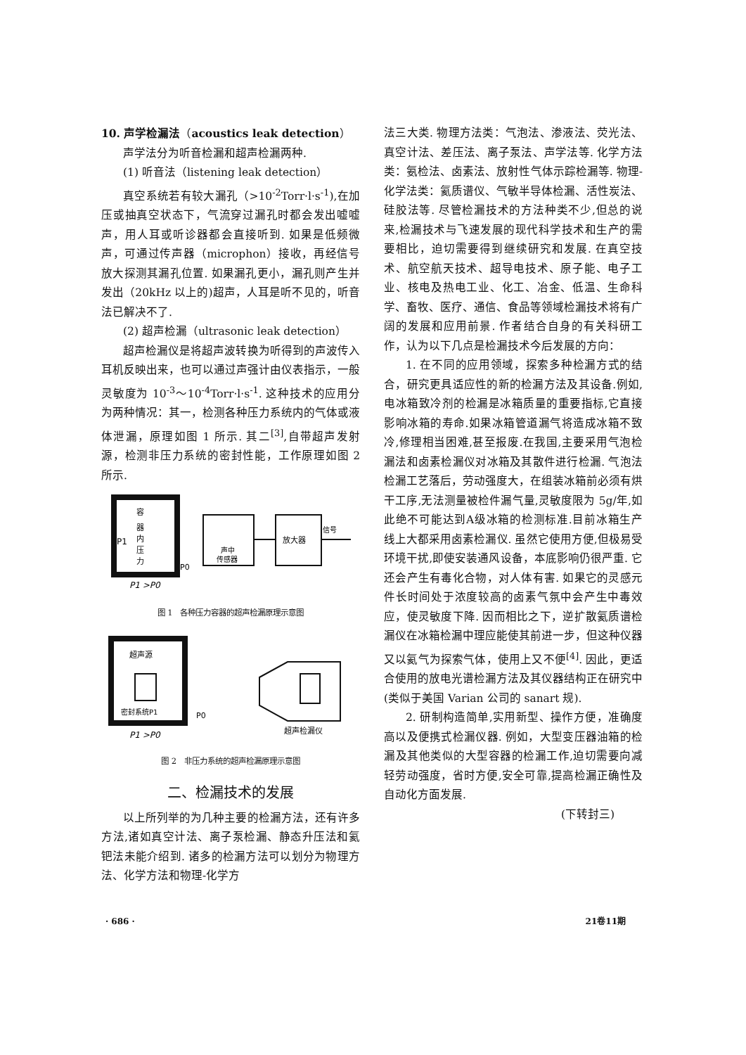10. 声学检漏法（acoustics leak detection）
声学法分为听音检漏和超声检漏两种.
(1) 听音法（listening leak detection）
真空系统若有较大漏孔（>10<sup>-2</sup>Torr·l·s<sup>-1</sup>),在加压或抽真空状态下，气流穿过漏孔时都会发出嘘嘘声，用人耳或听诊器都会直接听到. 如果是低频微声，可通过传声器（microphon）接收，再经信号放大探测其漏孔位置. 如果漏孔更小，漏孔则产生并发出（20kHz 以上的)超声，人耳是听不见的，听音法已解决不了.
(2) 超声检漏（ultrasonic leak detection）
超声检漏仪是将超声波转换为听得到的声波传入耳机反映出来，也可以通过声强计由仪表指示，一般灵敏度为 10<sup>-3</sup>～10<sup>-4</sup>Torr·l·s<sup>-1</sup>. 这种技术的应用分为两种情况：其一，检测各种压力系统内的气体或液体泄漏，原理如图 1 所示. 其二<sup>[3]</sup>,自带超声发射源，检测非压力系统的密封性能，工作原理如图 2 所示.
P1
容
器
内
压
力
P0
声中
传感器
放大器
信号
P1 >P0
图 1　各种压力容器的超声检漏原理示意图
超声源
密封系统P1
P0
超声检漏仪
P1 >P0
图 2　非压力系统的超声检漏原理示意图
二、检漏技术的发展
以上所列举的为几种主要的检漏方法，还有许多方法,诸如真空计法、离子泵检漏、静态升压法和氦钯法未能介绍到. 诸多的检漏方法可以划分为物理方法、化学方法和物理-化学方
法三大类. 物理方法类：气泡法、渗液法、荧光法、真空计法、差压法、离子泵法、声学法等. 化学方法类：氨检法、卤素法、放射性气体示踪检漏等. 物理-化学法类：氦质谱仪、气敏半导体检漏、活性炭法、硅胶法等. 尽管检漏技术的方法种类不少,但总的说来,检漏技术与飞速发展的现代科学技术和生产的需要相比，迫切需要得到继续研究和发展. 在真空技术、航空航天技术、超导电技术、原子能、电子工业、核电及热电工业、化工、冶金、低温、生命科学、畜牧、医疗、通信、食品等领域检漏技术将有广阔的发展和应用前景. 作者结合自身的有关科研工作，认为以下几点是检漏技术今后发展的方向：
1. 在不同的应用领域，探索多种检漏方式的结合，研究更具适应性的新的检漏方法及其设备.例如,电冰箱致冷剂的检漏是冰箱质量的重要指标,它直接影响冰箱的寿命.如果冰箱管道漏气将造成冰箱不致冷,修理相当困难,甚至报废.在我国,主要采用气泡检漏法和卤素检漏仪对冰箱及其散件进行检漏. 气泡法检漏工艺落后，劳动强度大，在组装冰箱前必须有烘干工序,无法测量被检件漏气量,灵敏度限为 5g/年,如此绝不可能达到A级冰箱的检测标准.目前冰箱生产线上大都采用卤素检漏仪. 虽然它使用方便,但极易受环境干扰,即使安装通风设备，本底影响仍很严重. 它还会产生有毒化合物，对人体有害. 如果它的灵感元件长时间处于浓度较高的卤素气氛中会产生中毒效应，使灵敏度下降. 因而相比之下，逆扩散氦质谱检漏仪在冰箱检漏中理应能使其前进一步，但这种仪器又以氦气为探索气体，使用上又不便<sup>[4]</sup>. 因此，更适合使用的放电光谱检漏方法及其仪器结构正在研究中(类似于美国 Varian 公司的 sanart 规).
2. 研制构造简单,实用新型、操作方便，准确度高以及便携式检漏仪器. 例如，大型变压器油箱的检漏及其他类似的大型容器的检漏工作,迫切需要向减轻劳动强度，省时方便,安全可靠,提高检漏正确性及自动化方面发展.
(下转封三)
· 686 · 21卷11期